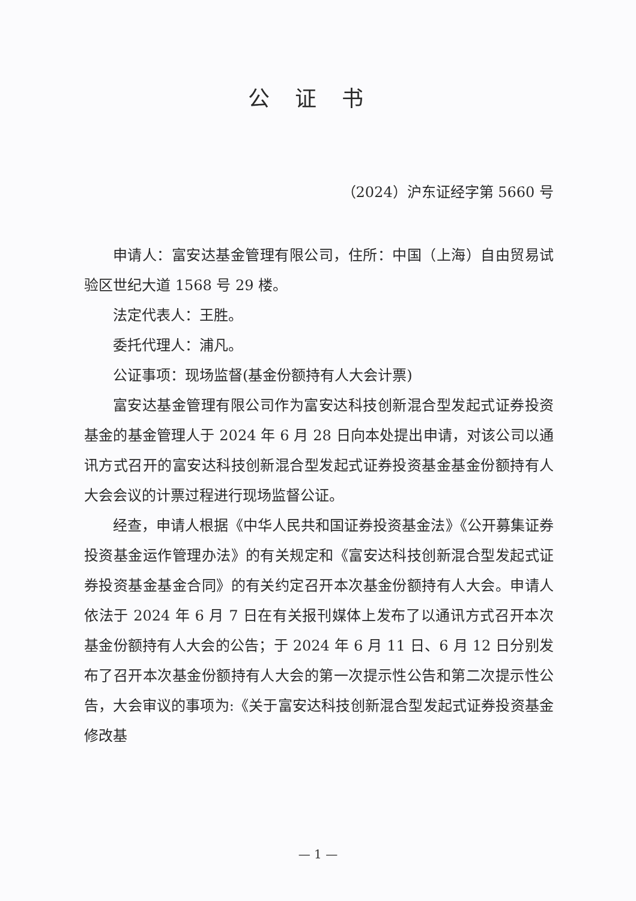公证书
（2024）沪东证经字第 5660 号
申请人：富安达基金管理有限公司，住所：中国（上海）自由贸易试验区世纪大道 1568 号 29 楼。
法定代表人：王胜。
委托代理人：浦凡。
公证事项：现场监督(基金份额持有人大会计票)
富安达基金管理有限公司作为富安达科技创新混合型发起式证券投资基金的基金管理人于 2024 年 6 月 28 日向本处提出申请，对该公司以通讯方式召开的富安达科技创新混合型发起式证券投资基金基金份额持有人大会会议的计票过程进行现场监督公证。
经查，申请人根据《中华人民共和国证券投资基金法》《公开募集证券投资基金运作管理办法》的有关规定和《富安达科技创新混合型发起式证券投资基金基金合同》的有关约定召开本次基金份额持有人大会。申请人依法于 2024 年 6 月 7 日在有关报刊媒体上发布了以通讯方式召开本次基金份额持有人大会的公告；于 2024 年 6 月 11 日、6 月 12 日分别发布了召开本次基金份额持有人大会的第一次提示性公告和第二次提示性公告，大会审议的事项为:《关于富安达科技创新混合型发起式证券投资基金修改基
— 1 —